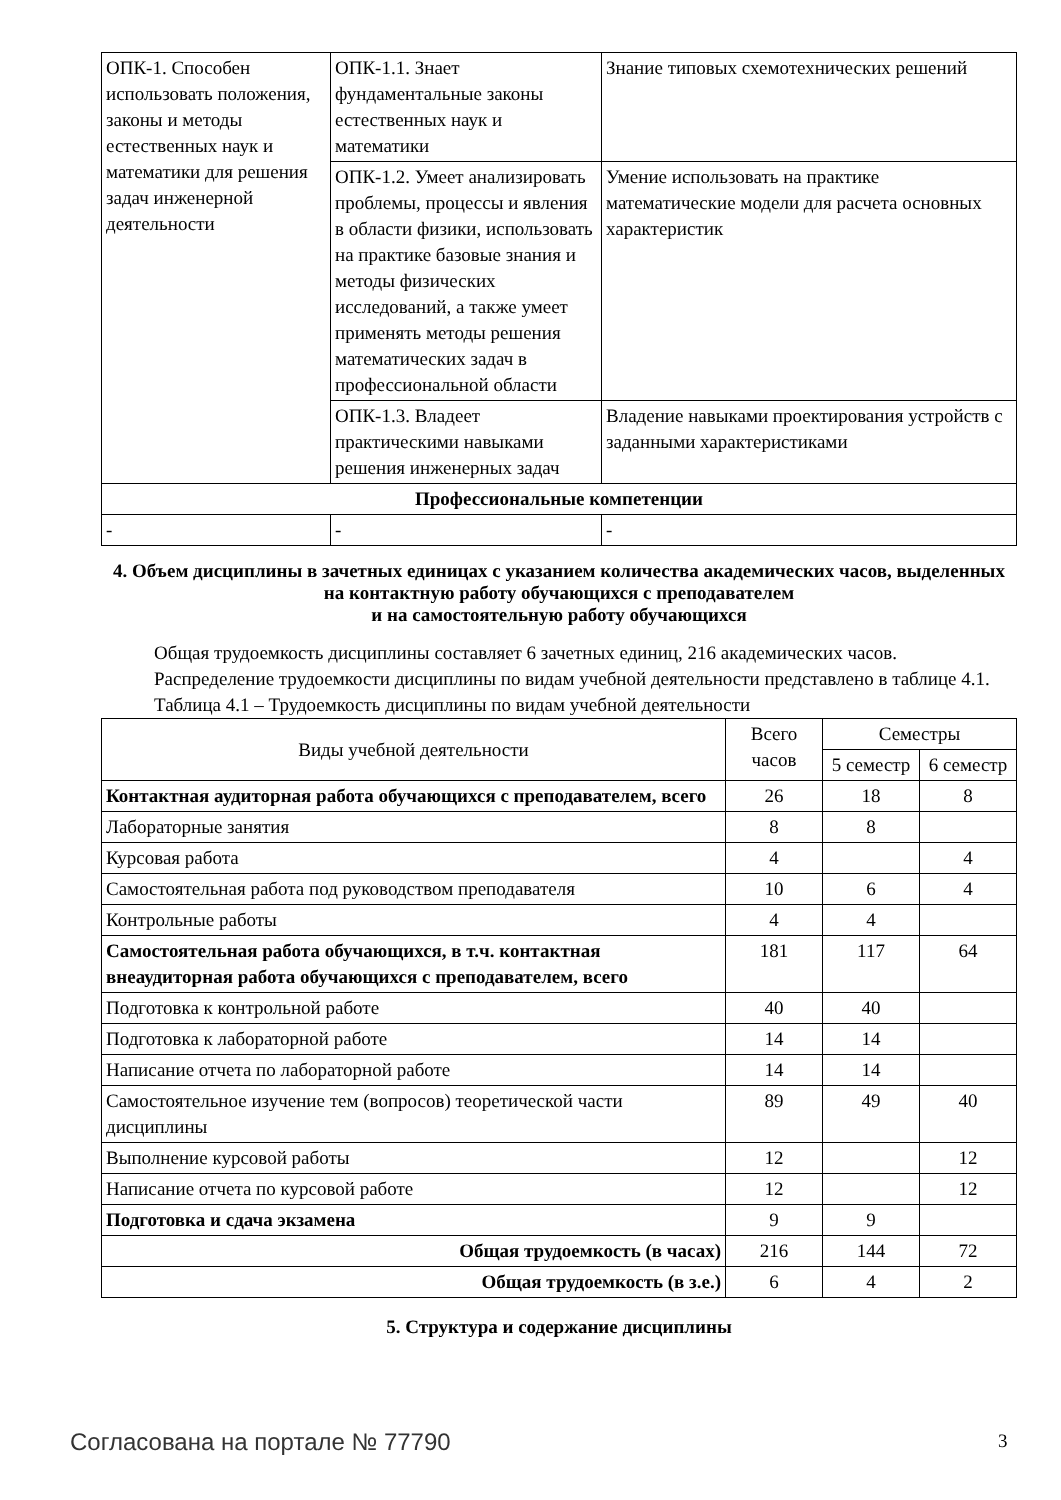| ОПК-1. Способен использовать положения, законы и методы естественных наук и математики для решения задач инженерной деятельности | ОПК-1.1. Знает фундаментальные законы естественных наук и математики | Знание типовых схемотехнических решений |
| | ОПК-1.2. Умеет анализировать проблемы, процессы и явления в области физики, использовать на практике базовые знания и методы физических исследований, а также умеет применять методы решения математических задач в профессиональной области | Умение использовать на практике математические модели для расчета основных характеристик |
| | ОПК-1.3. Владеет практическими навыками решения инженерных задач | Владение навыками проектирования устройств с заданными характеристиками |
| Профессиональные компетенции | | |
| - | - | - |
4. Объем дисциплины в зачетных единицах с указанием количества академических часов, выделенных на контактную работу обучающихся с преподавателем
и на самостоятельную работу обучающихся
Общая трудоемкость дисциплины составляет 6 зачетных единиц, 216 академических часов.
Распределение трудоемкости дисциплины по видам учебной деятельности представлено в таблице 4.1.
Таблица 4.1 – Трудоемкость дисциплины по видам учебной деятельности
| Виды учебной деятельности | Всего часов | Семестры | |
| --- | --- | --- | --- |
| | | 5 семестр | 6 семестр |
| Контактная аудиторная работа обучающихся с преподавателем, всего | 26 | 18 | 8 |
| Лабораторные занятия | 8 | 8 | |
| Курсовая работа | 4 | | 4 |
| Самостоятельная работа под руководством преподавателя | 10 | 6 | 4 |
| Контрольные работы | 4 | 4 | |
| Самостоятельная работа обучающихся, в т.ч. контактная внеаудиторная работа обучающихся с преподавателем, всего | 181 | 117 | 64 |
| Подготовка к контрольной работе | 40 | 40 | |
| Подготовка к лабораторной работе | 14 | 14 | |
| Написание отчета по лабораторной работе | 14 | 14 | |
| Самостоятельное изучение тем (вопросов) теоретической части дисциплины | 89 | 49 | 40 |
| Выполнение курсовой работы | 12 | | 12 |
| Написание отчета по курсовой работе | 12 | | 12 |
| Подготовка и сдача экзамена | 9 | 9 | |
| Общая трудоемкость (в часах) | 216 | 144 | 72 |
| Общая трудоемкость (в з.е.) | 6 | 4 | 2 |
5. Структура и содержание дисциплины
Согласована на портале № 77790 3